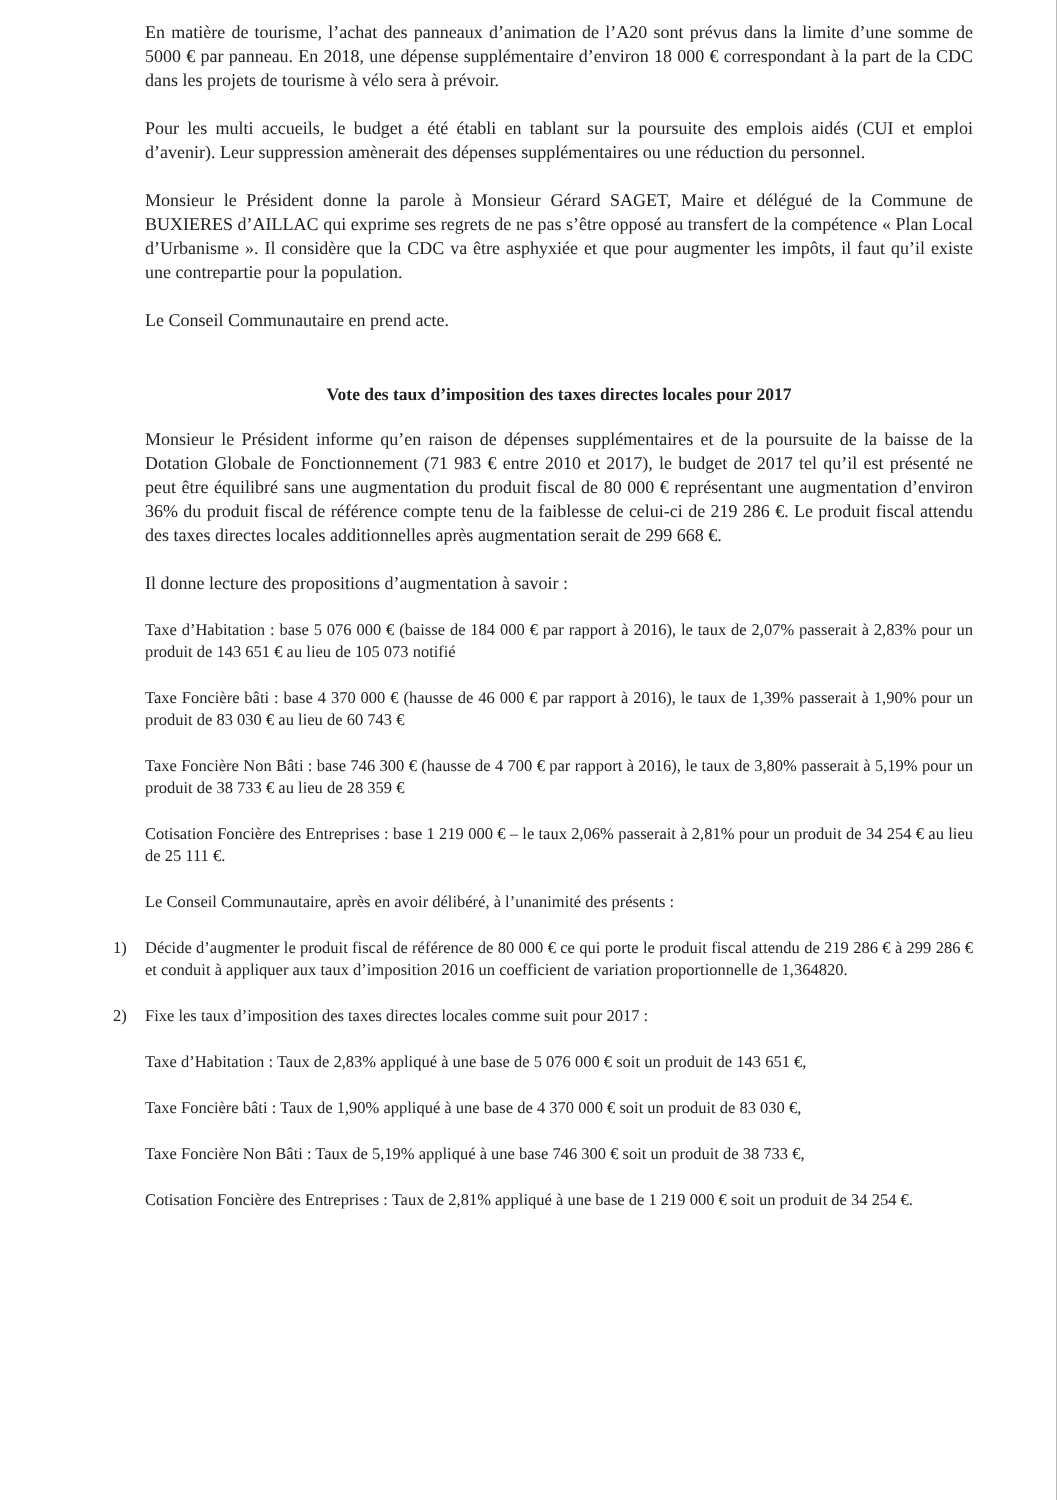En matière de tourisme, l’achat des panneaux d’animation de l’A20 sont prévus dans la limite d’une somme de 5000 € par panneau. En 2018, une dépense supplémentaire d’environ 18 000 € correspondant à la part de la CDC dans les projets de tourisme à vélo sera à prévoir.
Pour les multi accueils, le budget a été établi en tablant sur la poursuite des emplois aidés (CUI et emploi d’avenir). Leur suppression amènerait des dépenses supplémentaires ou une réduction du personnel.
Monsieur le Président donne la parole à Monsieur Gérard SAGET, Maire et délégué de la Commune de BUXIERES d’AILLAC qui exprime ses regrets de ne pas s’être opposé au transfert de la compétence « Plan Local d’Urbanisme ». Il considère que la CDC va être asphyxiée et que pour augmenter les impôts, il faut qu’il existe une contrepartie pour la population.
Le Conseil Communautaire en prend acte.
Vote des taux d’imposition des taxes directes locales pour 2017
Monsieur le Président informe qu’en raison de dépenses supplémentaires et de la poursuite de la baisse de la Dotation Globale de Fonctionnement (71 983 € entre 2010 et 2017), le budget de 2017 tel qu’il est présenté ne peut être équilibré sans une augmentation du produit fiscal de 80 000 € représentant une augmentation d’environ 36% du produit fiscal de référence compte tenu de la faiblesse de celui-ci de 219 286 €. Le produit fiscal attendu des taxes directes locales additionnelles après augmentation serait de 299 668 €.
Il donne lecture des propositions d’augmentation à savoir :
Taxe d’Habitation : base 5 076 000 € (baisse de 184 000 € par rapport à 2016), le taux de 2,07% passerait à 2,83% pour un produit de 143 651 € au lieu de 105 073 notifié
Taxe Foncière bâti : base 4 370 000 € (hausse de 46 000 € par rapport à 2016), le taux de 1,39% passerait à 1,90% pour un produit de 83 030 € au lieu de 60 743 €
Taxe Foncière Non Bâti : base 746 300 € (hausse de 4 700 € par rapport à 2016), le taux de 3,80% passerait à 5,19% pour un produit de 38 733 € au lieu de 28 359 €
Cotisation Foncière des Entreprises : base 1 219 000 € – le taux 2,06% passerait à 2,81% pour un produit de 34 254 € au lieu de 25 111 €.
Le Conseil Communautaire, après en avoir délibéré, à l’unanimité des présents :
1) Décide d’augmenter le produit fiscal de référence de 80 000 € ce qui porte le produit fiscal attendu de 219 286 € à 299 286 € et conduit à appliquer aux taux d’imposition 2016 un coefficient de variation proportionnelle de 1,364820.
2) Fixe les taux d’imposition des taxes directes locales comme suit pour 2017 :
Taxe d’Habitation : Taux de 2,83% appliqué à une base de 5 076 000 € soit un produit de 143 651 €,
Taxe Foncière bâti : Taux de 1,90% appliqué à une base de 4 370 000 € soit un produit de 83 030 €,
Taxe Foncière Non Bâti : Taux de 5,19% appliqué à une base 746 300 € soit un produit de 38 733 €,
Cotisation Foncière des Entreprises : Taux de 2,81% appliqué à une base de 1 219 000 € soit un produit de 34 254 €.